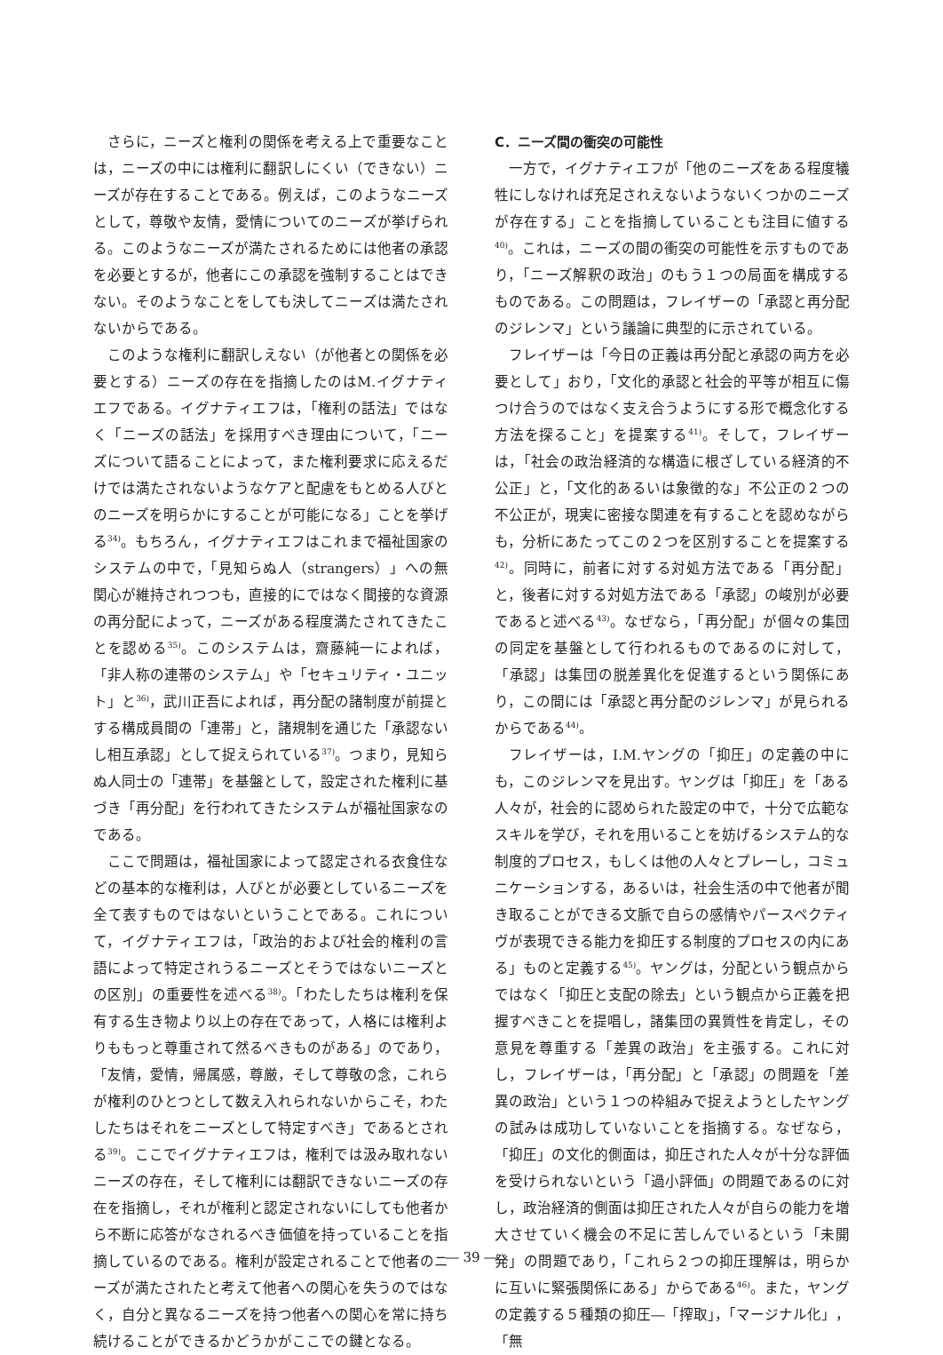さらに，ニーズと権利の関係を考える上で重要なことは，ニーズの中には権利に翻訳しにくい（できない）ニーズが存在することである。例えば，このようなニーズとして，尊敬や友情，愛情についてのニーズが挙げられる。このようなニーズが満たされるためには他者の承認を必要とするが，他者にこの承認を強制することはできない。そのようなことをしても決してニーズは満たされないからである。
このような権利に翻訳しえない（が他者との関係を必要とする）ニーズの存在を指摘したのはM.イグナティエフである。イグナティエフは，「権利の話法」ではなく「ニーズの話法」を採用すべき理由について，「ニーズについて語ることによって，また権利要求に応えるだけでは満たされないようなケアと配慮をもとめる人びとのニーズを明らかにすることが可能になる」ことを挙げる<sup>34)</sup>。もちろん，イグナティエフはこれまで福祉国家のシステムの中で，「見知らぬ人（strangers）」への無関心が維持されつつも，直接的にではなく間接的な資源の再分配によって，ニーズがある程度満たされてきたことを認める<sup>35)</sup>。このシステムは，齋藤純一によれば，「非人称の連帯のシステム」や「セキュリティ・ユニット」と<sup>36)</sup>，武川正吾によれば，再分配の諸制度が前提とする構成員間の「連帯」と，諸規制を通じた「承認ないし相互承認」として捉えられている<sup>37)</sup>。つまり，見知らぬ人同士の「連帯」を基盤として，設定された権利に基づき「再分配」を行われてきたシステムが福祉国家なのである。
ここで問題は，福祉国家によって認定される衣食住などの基本的な権利は，人びとが必要としているニーズを全て表すものではないということである。これについて，イグナティエフは，「政治的および社会的権利の言語によって特定されうるニーズとそうではないニーズとの区別」の重要性を述べる<sup>38)</sup>。「わたしたちは権利を保有する生き物より以上の存在であって，人格には権利よりももっと尊重されて然るべきものがある」のであり，「友情，愛情，帰属感，尊厳，そして尊敬の念，これらが権利のひとつとして数え入れられないからこそ，わたしたちはそれをニーズとして特定すべき」であるとされる<sup>39)</sup>。ここでイグナティエフは，権利では汲み取れないニーズの存在，そして権利には翻訳できないニーズの存在を指摘し，それが権利と認定されないにしても他者から不断に応答がなされるべき価値を持っていることを指摘しているのである。権利が設定されることで他者のニーズが満たされたと考えて他者への関心を失うのではなく，自分と異なるニーズを持つ他者への関心を常に持ち続けることができるかどうかがここでの鍵となる。
C．ニーズ間の衝突の可能性
一方で，イグナティエフが「他のニーズをある程度犠牲にしなければ充足されえないようないくつかのニーズが存在する」ことを指摘していることも注目に値する<sup>40)</sup>。これは，ニーズの間の衝突の可能性を示すものであり，「ニーズ解釈の政治」のもう１つの局面を構成するものである。この問題は，フレイザーの「承認と再分配のジレンマ」という議論に典型的に示されている。
フレイザーは「今日の正義は再分配と承認の両方を必要として」おり，「文化的承認と社会的平等が相互に傷つけ合うのではなく支え合うようにする形で概念化する方法を探ること」を提案する<sup>41)</sup>。そして，フレイザーは，「社会の政治経済的な構造に根ざしている経済的不公正」と，「文化的あるいは象徴的な」不公正の２つの不公正が，現実に密接な関連を有することを認めながらも，分析にあたってこの２つを区別することを提案する<sup>42)</sup>。同時に，前者に対する対処方法である「再分配」と，後者に対する対処方法である「承認」の峻別が必要であると述べる<sup>43)</sup>。なぜなら，「再分配」が個々の集団の同定を基盤として行われるものであるのに対して，「承認」は集団の脱差異化を促進するという関係にあり，この間には「承認と再分配のジレンマ」が見られるからである<sup>44)</sup>。
フレイザーは，I.M.ヤングの「抑圧」の定義の中にも，このジレンマを見出す。ヤングは「抑圧」を「ある人々が，社会的に認められた設定の中で，十分で広範なスキルを学び，それを用いることを妨げるシステム的な制度的プロセス，もしくは他の人々とプレーし，コミュニケーションする，あるいは，社会生活の中で他者が聞き取ることができる文脈で自らの感情やパースペクティヴが表現できる能力を抑圧する制度的プロセスの内にある」ものと定義する<sup>45)</sup>。ヤングは，分配という観点からではなく「抑圧と支配の除去」という観点から正義を把握すべきことを提唱し，諸集団の異質性を肯定し，その意見を尊重する「差異の政治」を主張する。これに対し，フレイザーは，「再分配」と「承認」の問題を「差異の政治」という１つの枠組みで捉えようとしたヤングの試みは成功していないことを指摘する。なぜなら，「抑圧」の文化的側面は，抑圧された人々が十分な評価を受けられないという「過小評価」の問題であるのに対し，政治経済的側面は抑圧された人々が自らの能力を増大させていく機会の不足に苦しんでいるという「未開発」の問題であり，「これら２つの抑圧理解は，明らかに互いに緊張関係にある」からである<sup>46)</sup>。また，ヤングの定義する５種類の抑圧―「搾取」，「マージナル化」，「無
― 39 ―